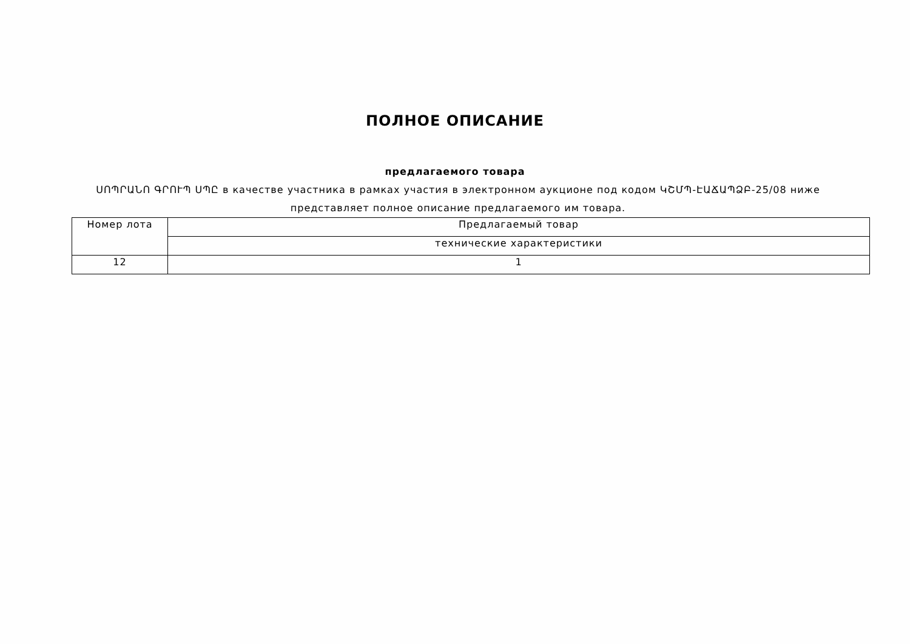ПОЛНОЕ ОПИСАНИЕ
предлагаемого товара
ՍՈՊՐԱՆՈ ԳՐՈՒՊ ՍՊԸ в качестве участника в рамках участия в электронном аукционе под кодом ԿՇՄՊ-ԷԱՃԱՊՁԲ-25/08 ниже представляет полное описание предлагаемого им товара.
| Номер лота | Предлагаемый товар |
| | технические характеристики |
| 12 | 1 |